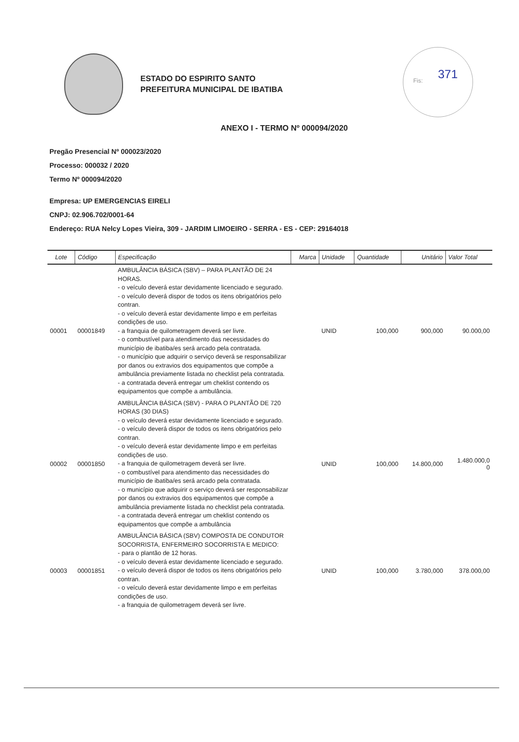ESTADO DO ESPIRITO SANTO
PREFEITURA MUNICIPAL DE IBATIBA
Fis: 371
ANEXO I - TERMO Nº 000094/2020
Pregão Presencial Nº 000023/2020
Processo: 000032 / 2020
Termo Nº 000094/2020
Empresa: UP EMERGENCIAS EIRELI
CNPJ: 02.906.702/0001-64
Endereço: RUA Nelcy Lopes Vieira, 309 - JARDIM LIMOEIRO - SERRA - ES - CEP: 29164018
| Lote | Código | Especificação | Marca | Unidade | Quantidade | Unitário | Valor Total |
| --- | --- | --- | --- | --- | --- | --- | --- |
| 00001 | 00001849 | AMBULÂNCIA BÁSICA (SBV) – PARA PLANTÃO DE 24 HORAS. - o veículo deverá estar devidamente licenciado e segurado. - o veículo deverá dispor de todos os itens obrigatórios pelo contran. - o veículo deverá estar devidamente limpo e em perfeitas condições de uso. - a franquia de quilometragem deverá ser livre. - o combustível para atendimento das necessidades do município de ibatiba/es será arcado pela contratada. - o município que adquirir o serviço deverá se responsabilizar por danos ou extravios dos equipamentos que compõe a ambulância previamente listada no checklist pela contratada. - a contratada deverá entregar um cheklist contendo os equipamentos que compõe a ambulância. | | UNID | 100,000 | 900,000 | 90.000,00 |
| 00002 | 00001850 | AMBULÂNCIA BÁSICA (SBV) - PARA O PLANTÃO DE 720 HORAS (30 DIAS) - o veículo deverá estar devidamente licenciado e segurado. - o veículo deverá dispor de todos os itens obrigatórios pelo contran. - o veículo deverá estar devidamente limpo e em perfeitas condições de uso. - a franquia de quilometragem deverá ser livre. - o combustível para atendimento das necessidades do município de ibatiba/es será arcado pela contratada. - o município que adquirir o serviço deverá ser responsabilizar por danos ou extravios dos equipamentos que compõe a ambulância previamente listada no checklist pela contratada. - a contratada deverá entregar um cheklist contendo os equipamentos que compõe a ambulância | | UNID | 100,000 | 14.800,000 | 1.480.000,0 0 |
| 00003 | 00001851 | AMBULÂNCIA BÁSICA (SBV) COMPOSTA DE CONDUTOR SOCORRISTA, ENFERMEIRO SOCORRISTA E MEDICO: - para o plantão de 12 horas. - o veículo deverá estar devidamente licenciado e segurado. - o veículo deverá dispor de todos os itens obrigatórios pelo contran. - o veículo deverá estar devidamente limpo e em perfeitas condições de uso. - a franquia de quilometragem deverá ser livre. | | UNID | 100,000 | 3.780,000 | 378.000,00 |